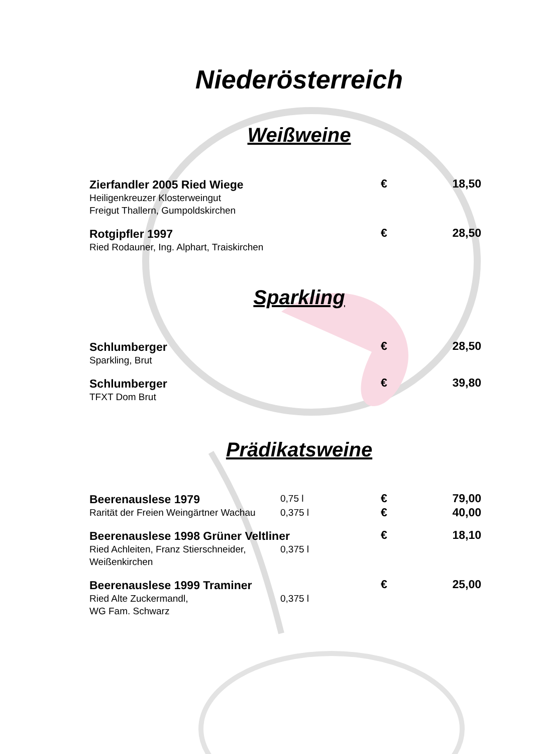Niederösterreich
Weißweine
| Zierfandler 2005 Ried Wiege | € | 18,50 |
| Heiligenkreuzer Klosterweingut Freigut Thallern, Gumpoldskirchen | | |
| Rotgipfler 1997 | € | 28,50 |
| Ried Rodauner, Ing. Alphart, Traiskirchen | | |
Sparkling
| Schlumberger | € | 28,50 |
| Sparkling, Brut | | |
| Schlumberger | € | 39,80 |
| TFXT Dom Brut | | |
Prädikatsweine
| Beerenauslese 1979 | 0,75 l | € | 79,00 |
| Rarität der Freien Weingärtner Wachau | 0,375 l | € | 40,00 |
| Beerenauslese 1998 Grüner Veltliner | | € | 18,10 |
| Ried Achleiten, Franz Stierschneider, Weißenkirchen | 0,375 l | | |
| Beerenauslese 1999 Traminer | | € | 25,00 |
| Ried Alte Zuckermandl, WG Fam. Schwarz | 0,375 l | | |